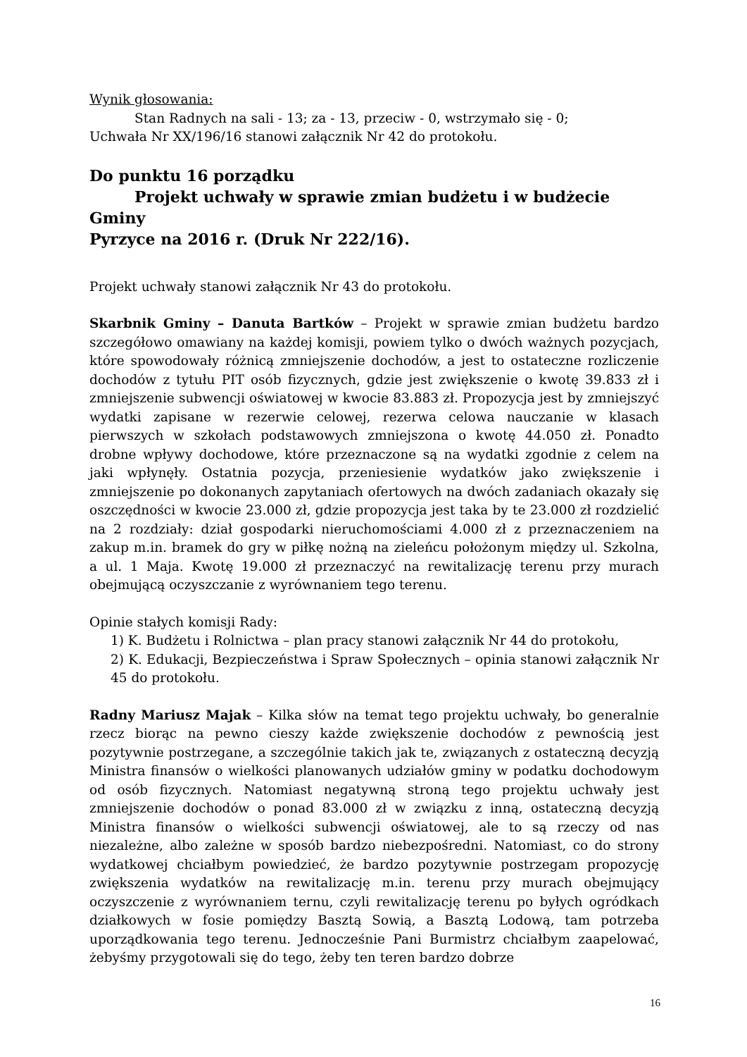Wynik głosowania:
Stan Radnych na sali - 13; za - 13, przeciw - 0, wstrzymało się - 0;
Uchwała Nr XX/196/16 stanowi załącznik Nr 42 do protokołu.
Do punktu 16 porządku
Projekt uchwały w sprawie zmian budżetu i w budżecie Gminy
Pyrzyce na 2016 r. (Druk Nr 222/16).
Projekt uchwały stanowi załącznik Nr 43 do protokołu.
Skarbnik Gminy – Danuta Bartków – Projekt w sprawie zmian budżetu bardzo szczegółowo omawiany na każdej komisji, powiem tylko o dwóch ważnych pozycjach, które spowodowały różnicą zmniejszenie dochodów, a jest to ostateczne rozliczenie dochodów z tytułu PIT osób fizycznych, gdzie jest zwiększenie o kwotę 39.833 zł i zmniejszenie subwencji oświatowej w kwocie 83.883 zł. Propozycja jest by zmniejszyć wydatki zapisane w rezerwie celowej, rezerwa celowa nauczanie w klasach pierwszych w szkołach podstawowych zmniejszona o kwotę 44.050 zł. Ponadto drobne wpływy dochodowe, które przeznaczone są na wydatki zgodnie z celem na jaki wpłynęły. Ostatnia pozycja, przeniesienie wydatków jako zwiększenie i zmniejszenie po dokonanych zapytaniach ofertowych na dwóch zadaniach okazały się oszczędności w kwocie 23.000 zł, gdzie propozycja jest taka by te 23.000 zł rozdzielić na 2 rozdziały: dział gospodarki nieruchomościami 4.000 zł z przeznaczeniem na zakup m.in. bramek do gry w piłkę nożną na zieleńcu położonym między ul. Szkolna, a ul. 1 Maja. Kwotę 19.000 zł przeznaczyć na rewitalizację terenu przy murach obejmującą oczyszczanie z wyrównaniem tego terenu.
Opinie stałych komisji Rady:
1) K. Budżetu i Rolnictwa – plan pracy stanowi załącznik Nr 44 do protokołu,
2) K. Edukacji, Bezpieczeństwa i Spraw Społecznych – opinia stanowi załącznik Nr 45 do protokołu.
Radny Mariusz Majak – Kilka słów na temat tego projektu uchwały, bo generalnie rzecz biorąc na pewno cieszy każde zwiększenie dochodów z pewnością jest pozytywnie postrzegane, a szczególnie takich jak te, związanych z ostateczną decyzją Ministra finansów o wielkości planowanych udziałów gminy w podatku dochodowym od osób fizycznych. Natomiast negatywną stroną tego projektu uchwały jest zmniejszenie dochodów o ponad 83.000 zł w związku z inną, ostateczną decyzją Ministra finansów o wielkości subwencji oświatowej, ale to są rzeczy od nas niezależne, albo zależne w sposób bardzo niebezpośredni. Natomiast, co do strony wydatkowej chciałbym powiedzieć, że bardzo pozytywnie postrzegam propozycję zwiększenia wydatków na rewitalizację m.in. terenu przy murach obejmujący oczyszczenie z wyrównaniem ternu, czyli rewitalizację terenu po byłych ogródkach działkowych w fosie pomiędzy Basztą Sowią, a Basztą Lodową, tam potrzeba uporządkowania tego terenu. Jednocześnie Pani Burmistrz chciałbym zaapelować, żebyśmy przygotowali się do tego, żeby ten teren bardzo dobrze
16